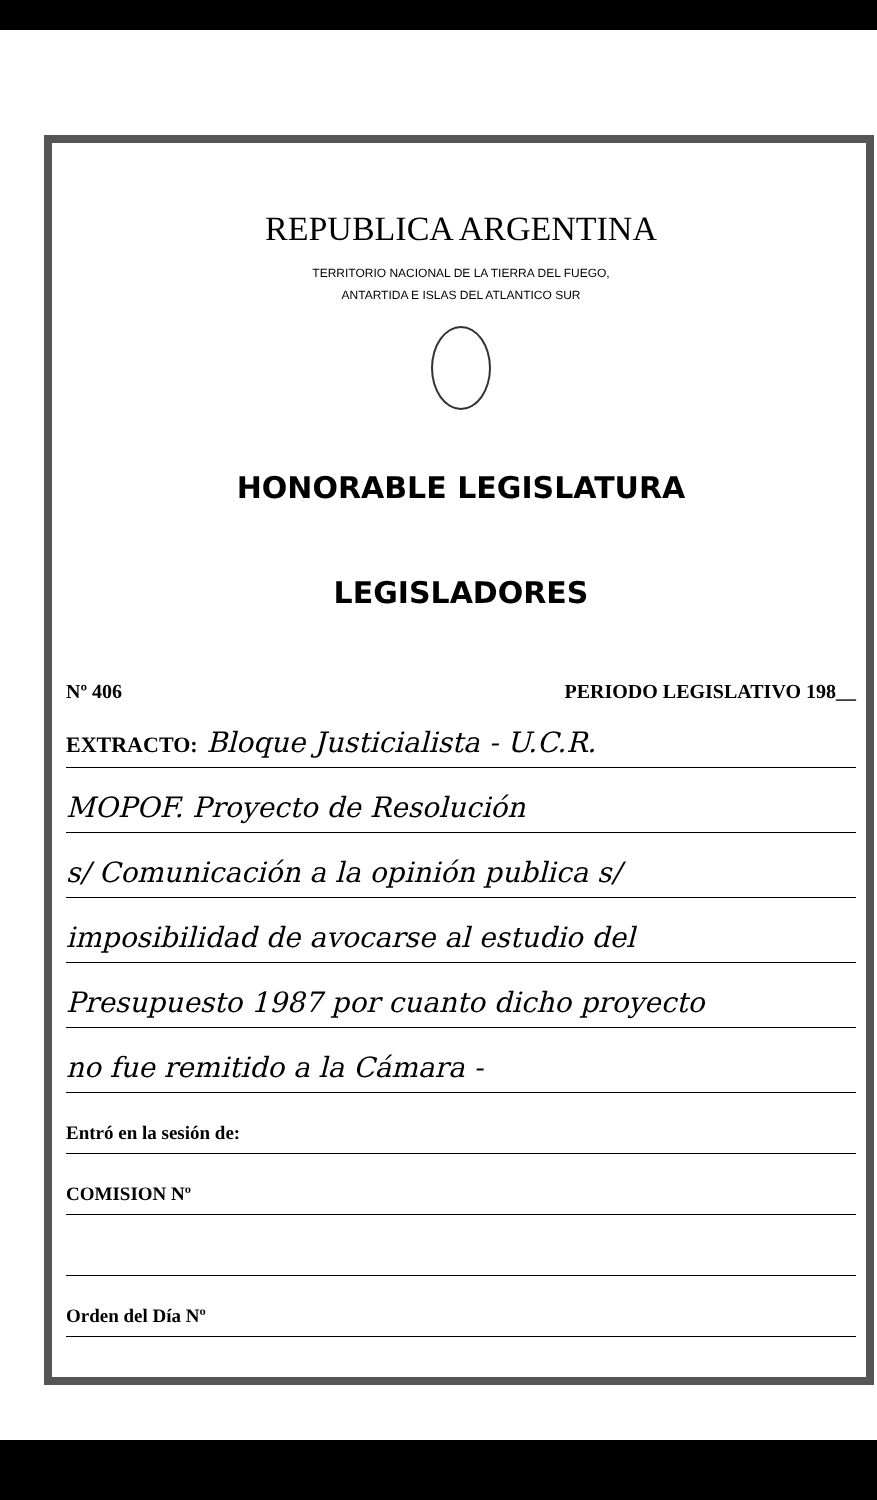REPUBLICA ARGENTINA
TERRITORIO NACIONAL DE LA TIERRA DEL FUEGO,
ANTARTIDA E ISLAS DEL ATLANTICO SUR
HONORABLE LEGISLATURA
LEGISLADORES
Nº 406 PERIODO LEGISLATIVO 198__
EXTRACTO: Bloque Justicialista - U.C.R.
MOPOF. Proyecto de Resolución
s/ Comunicación a la opinión publica s/
imposibilidad de avocarse al estudio del
Presupuesto 1987 por cuanto dicho proyecto
no fue remitido a la Cámara -
Entró en la sesión de:
COMISION Nº
Orden del Día Nº